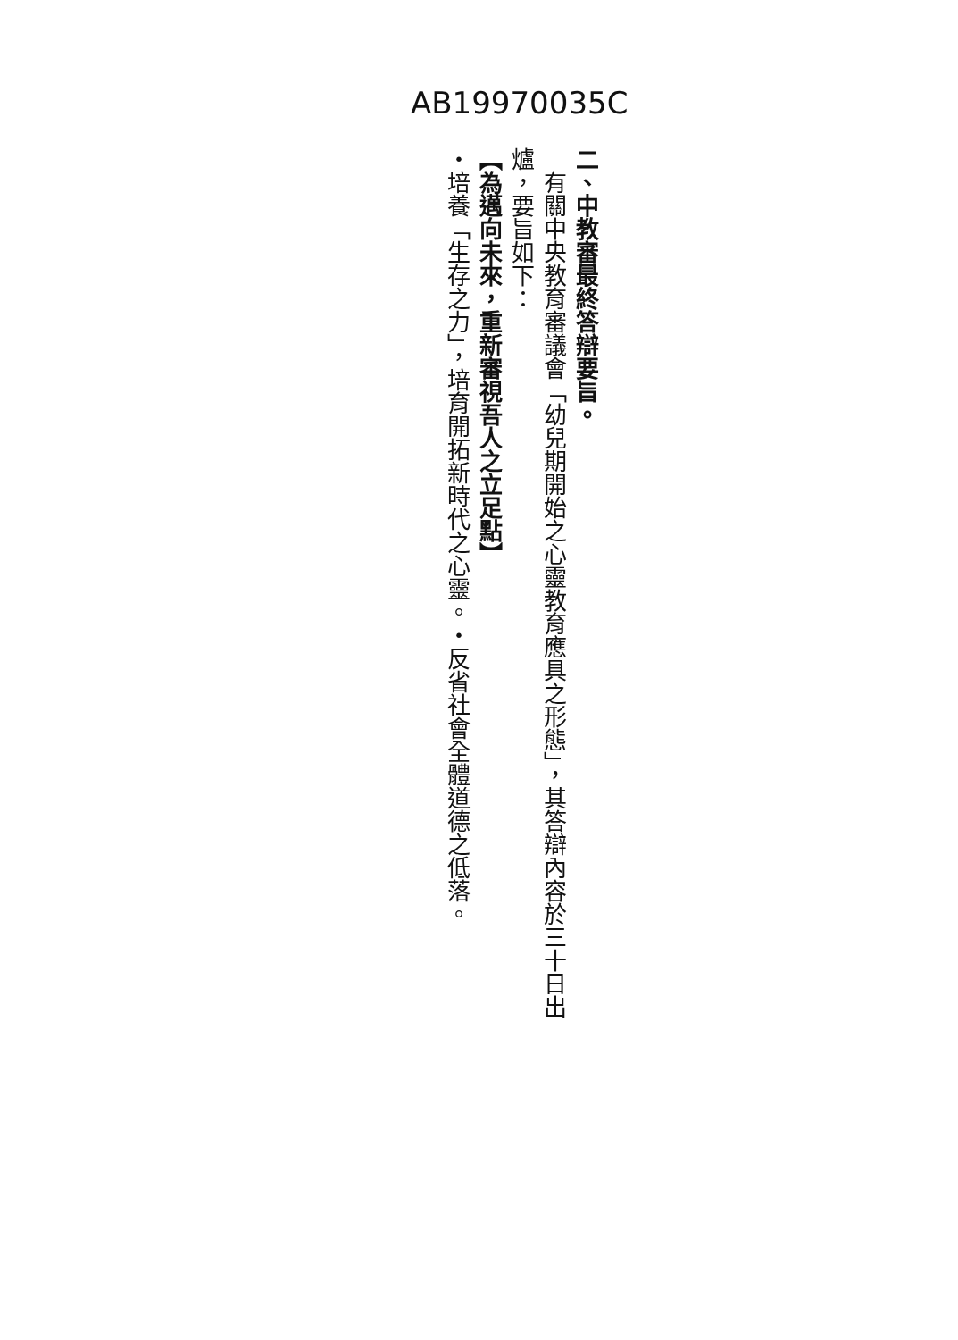AB19970035C
二、中教審最終答辯要旨。
　有關中央教育審議會「幼兒期開始之心靈教育應具之形態」，其答辯內容於三十日出爐，要旨如下：
【為邁向未來，重新審視吾人之立足點】
・培養「生存之力」，培育開拓新時代之心靈。・反省社會全體道德之低落。